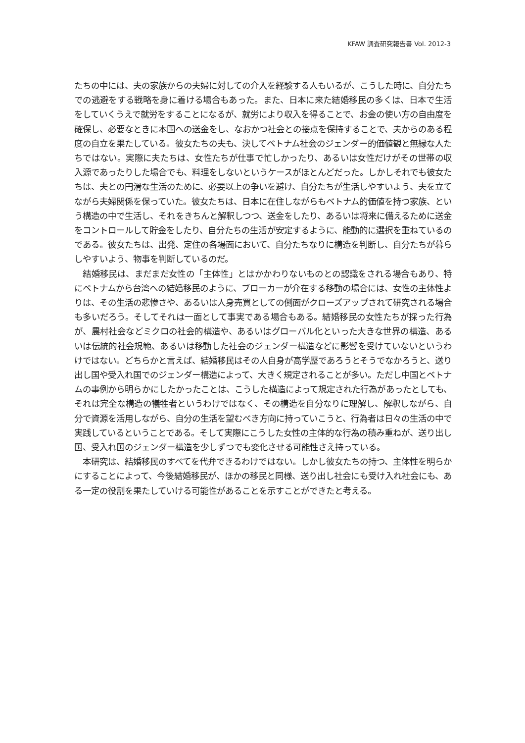KFAW 調査研究報告書 Vol. 2012-3
たちの中には、夫の家族からの夫婦に対しての介入を経験する人もいるが、こうした時に、自分たちでの逃避をする戦略を身に着ける場合もあった。また、日本に来た結婚移民の多くは、日本で生活をしていくうえで就労をすることになるが、就労により収入を得ることで、お金の使い方の自由度を確保し、必要なときに本国への送金をし、なおかつ社会との接点を保持することで、夫からのある程度の自立を果たしている。彼女たちの夫も、決してベトナム社会のジェンダー的価値観と無縁な人たちではない。実際に夫たちは、女性たちが仕事で忙しかったり、あるいは女性だけがその世帯の収入源であったりした場合でも、料理をしないというケースがほとんどだった。しかしそれでも彼女たちは、夫との円滑な生活のために、必要以上の争いを避け、自分たちが生活しやすいよう、夫を立てながら夫婦関係を保っていた。彼女たちは、日本に在住しながらもベトナム的価値を持つ家族、という構造の中で生活し、それをきちんと解釈しつつ、送金をしたり、あるいは将来に備えるために送金をコントロールして貯金をしたり、自分たちの生活が安定するように、能動的に選択を重ねているのである。彼女たちは、出発、定住の各場面において、自分たちなりに構造を判断し、自分たちが暮らしやすいよう、物事を判断しているのだ。
　結婚移民は、まだまだ女性の「主体性」とはかかわりないものとの認識をされる場合もあり、特にベトナムから台湾への結婚移民のように、ブローカーが介在する移動の場合には、女性の主体性よりは、その生活の悲惨さや、あるいは人身売買としての側面がクローズアップされて研究される場合も多いだろう。そしてそれは一面として事実である場合もある。結婚移民の女性たちが採った行為が、農村社会などミクロの社会的構造や、あるいはグローバル化といった大きな世界の構造、あるいは伝統的社会規範、あるいは移動した社会のジェンダー構造などに影響を受けていないというわけではない。どちらかと言えば、結婚移民はその人自身が高学歴であろうとそうでなかろうと、送り出し国や受入れ国でのジェンダー構造によって、大きく規定されることが多い。ただし中国とベトナムの事例から明らかにしたかったことは、こうした構造によって規定された行為があったとしても、それは完全な構造の犠牲者というわけではなく、その構造を自分なりに理解し、解釈しながら、自分で資源を活用しながら、自分の生活を望むべき方向に持っていこうと、行為者は日々の生活の中で実践しているということである。そして実際にこうした女性の主体的な行為の積み重ねが、送り出し国、受入れ国のジェンダー構造を少しずつでも変化させる可能性さえ持っている。
　本研究は、結婚移民のすべてを代弁できるわけではない。しかし彼女たちの持つ、主体性を明らかにすることによって、今後結婚移民が、ほかの移民と同様、送り出し社会にも受け入れ社会にも、ある一定の役割を果たしていける可能性があることを示すことができたと考える。